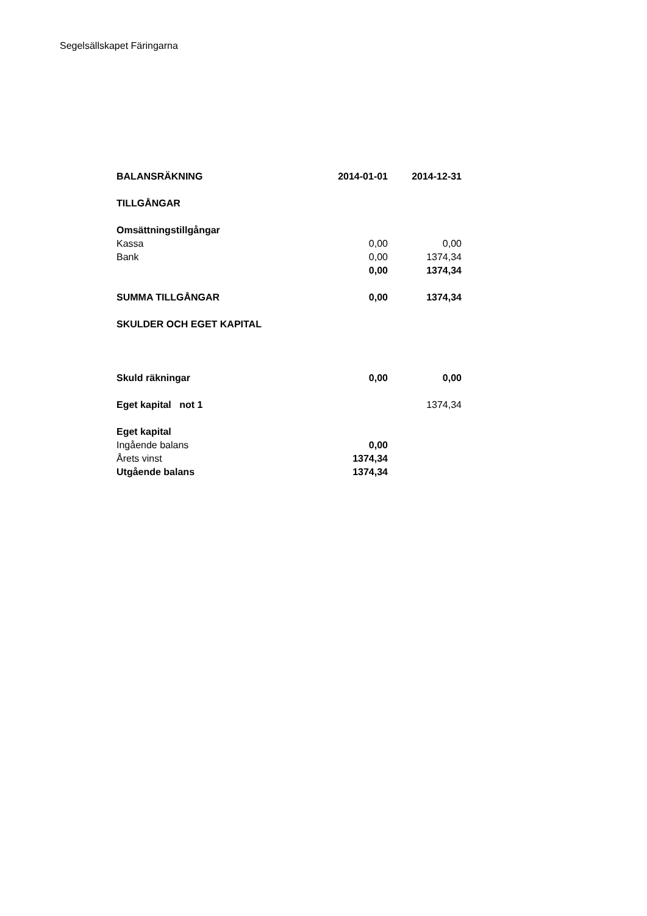Segelsällskapet Färingarna
| BALANSRÄKNING | 2014-01-01 | 2014-12-31 |
| --- | --- | --- |
| TILLGÅNGAR | | |
| Omsättningstillgångar | | |
| Kassa | 0,00 | 0,00 |
| Bank | 0,00 | 1374,34 |
| | 0,00 | 1374,34 |
| SUMMA TILLGÅNGAR | 0,00 | 1374,34 |
| SKULDER OCH EGET KAPITAL | | |
| Skuld räkningar | 0,00 | 0,00 |
| Eget kapital not 1 | | 1374,34 |
| Eget kapital | | |
| Ingående balans | 0,00 | |
| Årets vinst | 1374,34 | |
| Utgående balans | 1374,34 | |